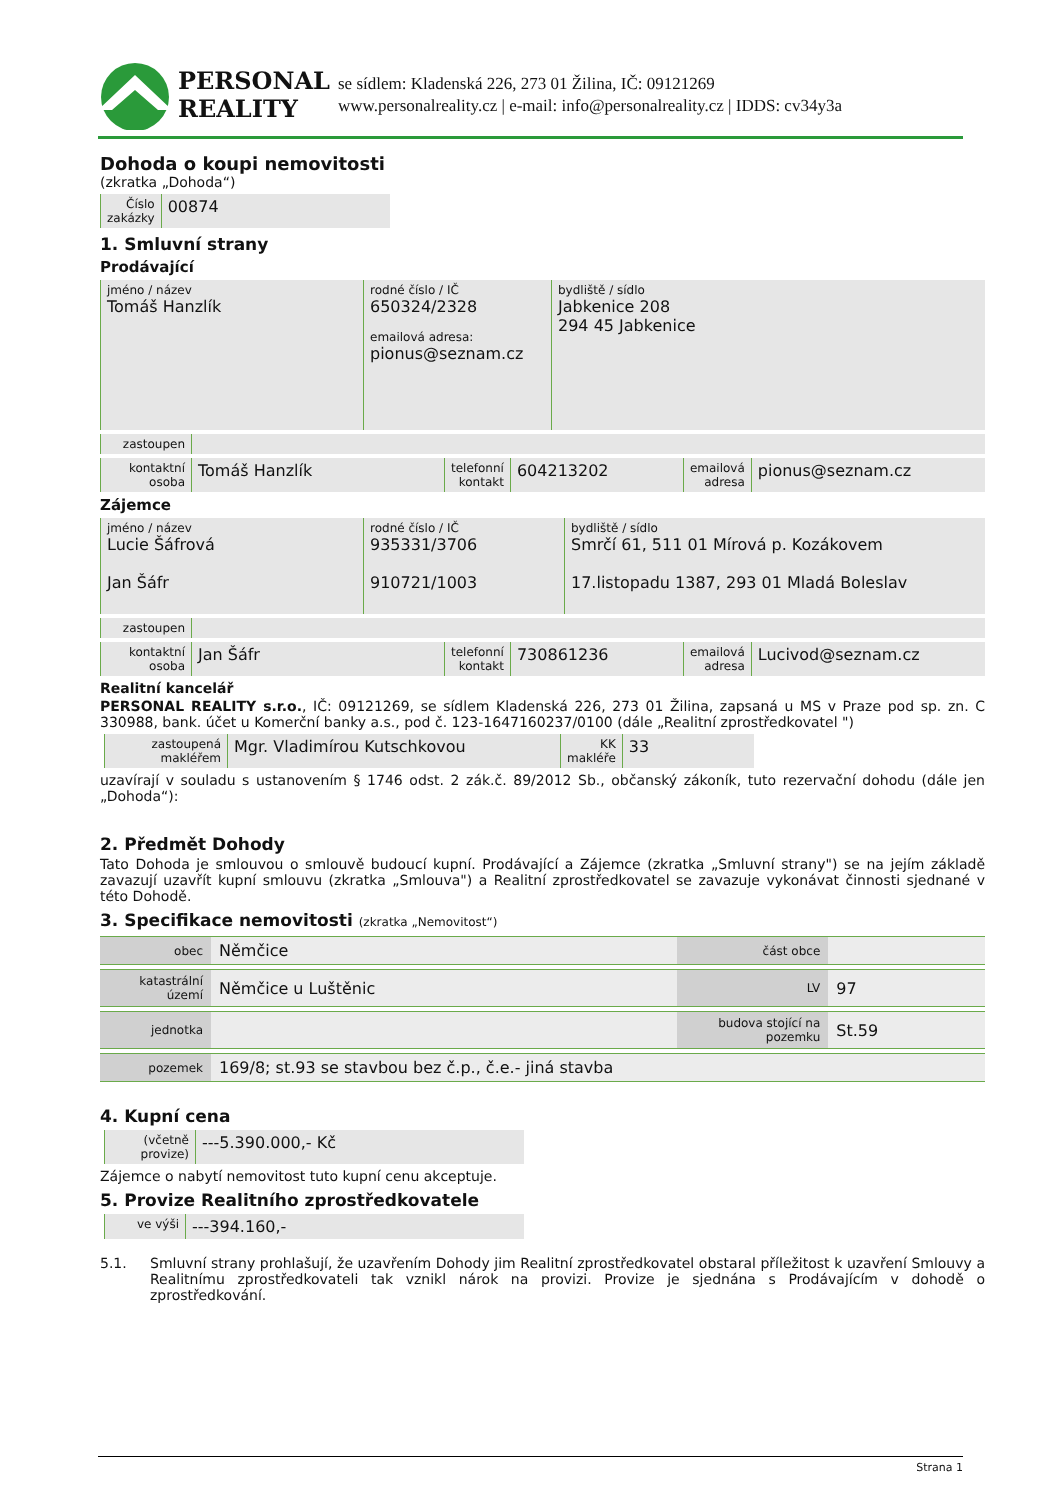PERSONAL
REALITY
se sídlem: Kladenská 226, 273 01 Žilina, IČ: 09121269
www.personalreality.cz | e-mail: info@personalreality.cz | IDDS: cv34y3a
Dohoda o koupi nemovitosti
(zkratka „Dohoda“)
Číslo
zakázky
00874
1. Smluvní strany
Prodávající
jméno / název
Tomáš Hanzlík
rodné číslo / IČ
650324/2328
emailová adresa:
pionus@seznam.cz
bydliště / sídlo
Jabkenice 208
294 45 Jabkenice
zastoupen
kontaktní
osoba
Tomáš Hanzlík
telefonní
kontakt
604213202
emailová
adresa
pionus@seznam.cz
Zájemce
jméno / název
Lucie Šáfrová
Jan Šáfr
rodné číslo / IČ
935331/3706
910721/1003
bydliště / sídlo
Smrčí 61, 511 01 Mírová p. Kozákovem
17.listopadu 1387, 293 01 Mladá Boleslav
zastoupen
kontaktní
osoba
Jan Šáfr
telefonní
kontakt
730861236
emailová
adresa
Lucivod@seznam.cz
Realitní kancelář
PERSONAL REALITY s.r.o., IČ: 09121269, se sídlem Kladenská 226, 273 01 Žilina, zapsaná u MS v Praze pod sp. zn. C 330988, bank. účet u Komerční banky a.s., pod č. 123-1647160237/0100 (dále „Realitní zprostředkovatel ")
zastoupená
makléřem
Mgr. Vladimírou Kutschkovou
KK
makléře
33
uzavírají v souladu s ustanovením § 1746 odst. 2 zák.č. 89/2012 Sb., občanský zákoník, tuto rezervační dohodu (dále jen „Dohoda“):
2. Předmět Dohody
Tato Dohoda je smlouvou o smlouvě budoucí kupní. Prodávající a Zájemce (zkratka „Smluvní strany") se na jejím základě zavazují uzavřít kupní smlouvu (zkratka „Smlouva") a Realitní zprostředkovatel se zavazuje vykonávat činnosti sjednané v této Dohodě.
3. Specifikace nemovitosti (zkratka „Nemovitost“)
| obec | Němčice | část obce | |
| katastrální území | Němčice u Luštěnic | LV | 97 |
| jednotka | | budova stojící na pozemku | St.59 |
| pozemek | 169/8; st.93 se stavbou bez č.p., č.e.- jiná stavba | | |
4. Kupní cena
(včetně
provize)
---5.390.000,- Kč
Zájemce o nabytí nemovitost tuto kupní cenu akceptuje.
5. Provize Realitního zprostředkovatele
ve výši
---394.160,-
5.1. Smluvní strany prohlašují, že uzavřením Dohody jim Realitní zprostředkovatel obstaral příležitost k uzavření Smlouvy a Realitnímu zprostředkovateli tak vznikl nárok na provizi. Provize je sjednána s Prodávajícím v dohodě o zprostředkování.
Strana 1